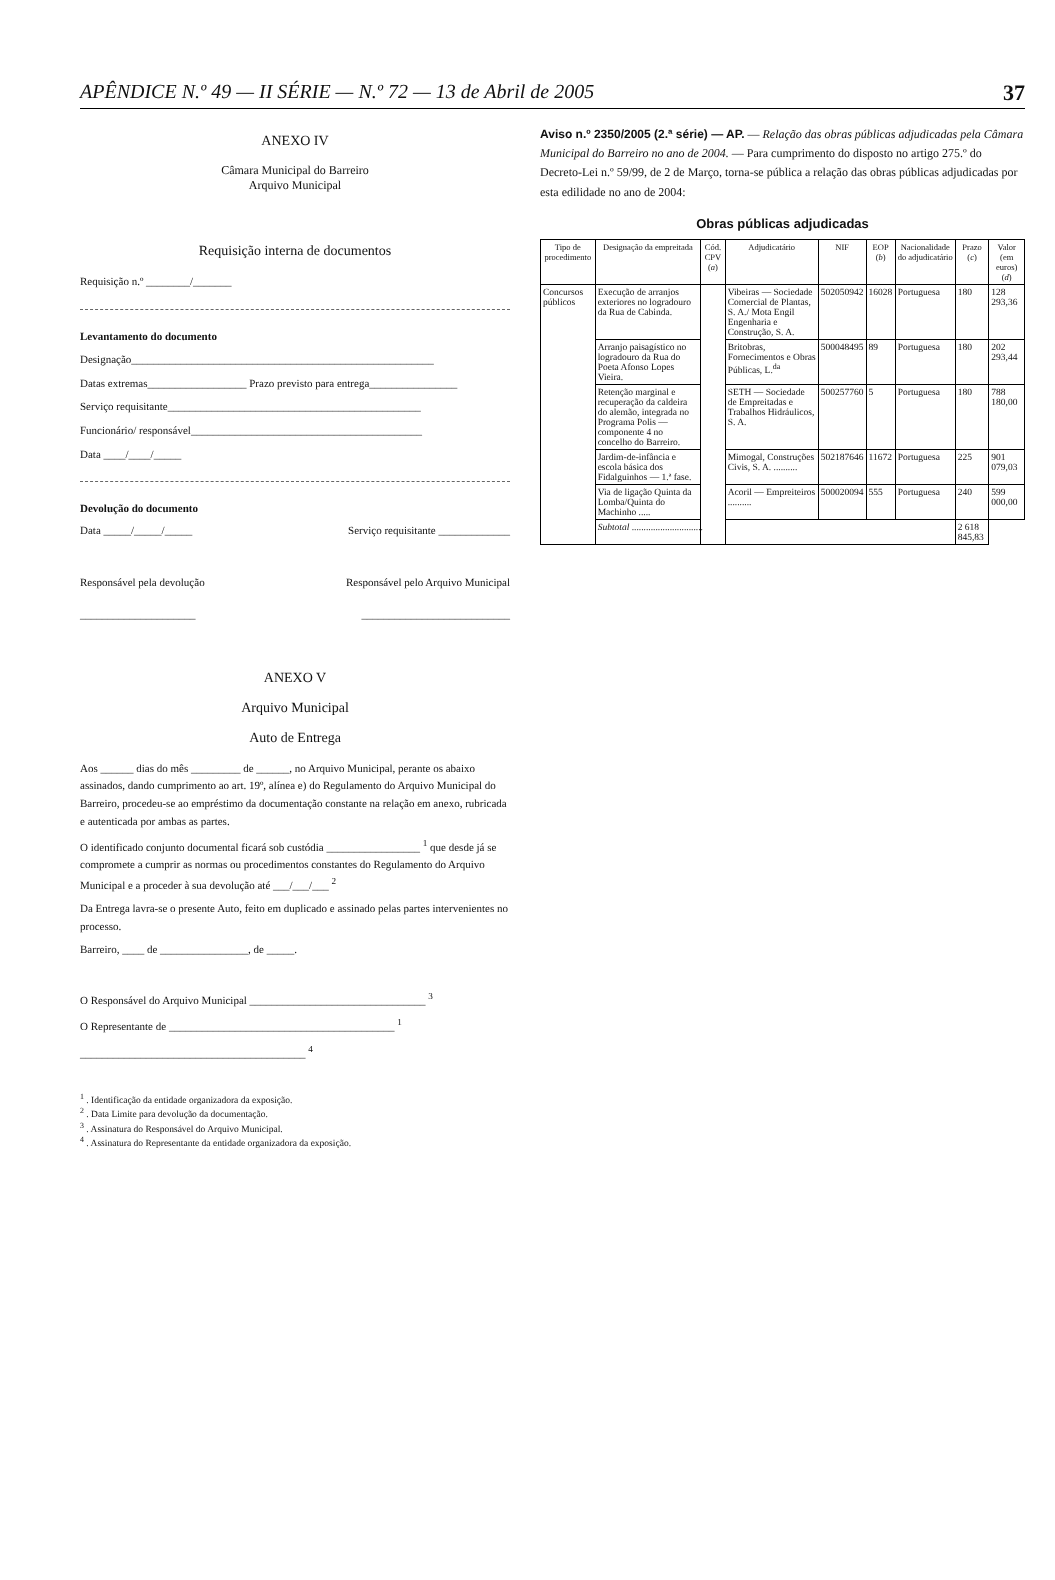APÊNDICE N.º 49 — II SÉRIE — N.º 72 — 13 de Abril de 2005 37
ANEXO IV
Câmara Municipal do Barreiro
Arquivo Municipal
Requisição interna de documentos
Requisição n.º ________/_______
Levantamento do documento
Designação_______________________________________________________
Datas extremas__________________ Prazo previsto para entrega________________
Serviço requisitante______________________________________________
Funcionário/ responsável__________________________________________
Data ____/____/_____
Devolução do documento
Data _____/_____/_____ Serviço requisitante _____________
Responsável pela devolução Responsável pelo Arquivo Municipal
_____________________ ___________________________
ANEXO V
Arquivo Municipal
Auto de Entrega
Aos ______ dias do mês _________ de ______, no Arquivo Municipal, perante os abaixo assinados, dando cumprimento ao art. 19º, alínea e) do Regulamento do Arquivo Municipal do Barreiro, procedeu-se ao empréstimo da documentação constante na relação em anexo, rubricada e autenticada por ambas as partes.
O identificado conjunto documental ficará sob custódia _________________ <sup>1</sup> que desde já se compromete a cumprir as normas ou procedimentos constantes do Regulamento do Arquivo Municipal e a proceder à sua devolução até ___/___/___ <sup>2</sup>
Da Entrega lavra-se o presente Auto, feito em duplicado e assinado pelas partes intervenientes no processo.
Barreiro, ____ de ________________, de _____.
O Responsável do Arquivo Municipal ________________________________ <sup>3</sup>
O Representante de _________________________________________ <sup>1</sup>
_________________________________________ <sup>4</sup>
<sup>1</sup> . Identificação da entidade organizadora da exposição.
<sup>2</sup> . Data Limite para devolução da documentação.
<sup>3</sup> . Assinatura do Responsável do Arquivo Municipal.
<sup>4</sup> . Assinatura do Representante da entidade organizadora da exposição.
Aviso n.º 2350/2005 (2.ª série) — AP. — Relação das obras públicas adjudicadas pela Câmara Municipal do Barreiro no ano de 2004. — Para cumprimento do disposto no artigo 275.º do Decreto-Lei n.º 59/99, de 2 de Março, torna-se pública a relação das obras públicas adjudicadas por esta edilidade no ano de 2004:
Obras públicas adjudicadas
| Tipo de procedimento | Designação da empreitada | Cód. CPV ( a ) | Adjudicatário | NIF | EOP ( b ) | Nacionalidade do adjudicatário | Prazo ( c ) | Valor (em euros) ( d ) |
| --- | --- | --- | --- | --- | --- | --- | --- | --- |
| Concursos públicos | Execução de arranjos exteriores no logradouro da Rua de Cabinda. | | Vibeiras — Sociedade Comercial de Plantas, S. A./ Mota Engil Engenharia e Construção, S. A. | 502050942 | 16028 | Portuguesa | 180 | 128 293,36 |
| | Arranjo paisagístico no logradouro da Rua do Poeta Afonso Lopes Vieira. | | Britobras, Fornecimentos e Obras Públicas, L.<sup>da</sup> | 500048495 | 89 | Portuguesa | 180 | 202 293,44 |
| | Retenção marginal e recuperação da caldeira do alemão, integrada no Programa Polis — componente 4 no concelho do Barreiro. | | SETH — Sociedade de Empreitadas e Trabalhos Hidráulicos, S. A. | 500257760 | 5 | Portuguesa | 180 | 788 180,00 |
| | Jardim-de-infância e escola básica dos Fidalguinhos — 1.ª fase. | | Mimogal, Construções Civis, S. A. .......... | 502187646 | 11672 | Portuguesa | 225 | 901 079,03 |
| | Via de ligação Quinta da Lomba/Quinta do Machinho ..... | | Acoril — Empreiteiros .......... | 500020094 | 555 | Portuguesa | 240 | 599 000,00 |
| | Subtotal .............................. | | | | | | 2 618 845,83 | |